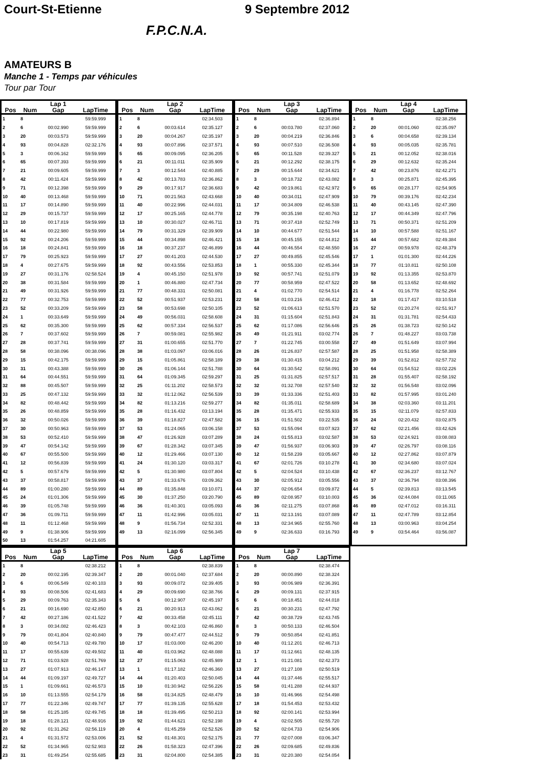Court-St-Etienne 9 Septembre 2012
F.P.C.N.A.
AMATEURS B
Manche 1 - Temps par véhicules
Tour par Tour
| | | Lap 1 | |
| --- | --- | --- | --- |
| Pos | Num | Gap | LapTime |
| 1 | 8 | | 59:59.999 |
| 2 | 6 | 00:02.990 | 59:59.999 |
| 3 | 20 | 00:03.573 | 59:59.999 |
| 4 | 93 | 00:04.828 | 02:32.176 |
| 5 | 3 | 00:06.162 | 59:59.999 |
| 6 | 65 | 00:07.393 | 59:59.999 |
| 7 | 21 | 00:09.605 | 59:59.999 |
| 8 | 42 | 00:11.424 | 59:59.999 |
| 9 | 71 | 00:12.398 | 59:59.999 |
| 10 | 40 | 00:13.468 | 59:59.999 |
| 11 | 17 | 00:14.890 | 59:59.999 |
| 12 | 29 | 00:15.737 | 59:59.999 |
| 13 | 10 | 00:17.819 | 59:59.999 |
| 14 | 44 | 00:22.980 | 59:59.999 |
| 15 | 92 | 00:24.206 | 59:59.999 |
| 16 | 18 | 00:24.841 | 59:59.999 |
| 17 | 79 | 00:25.923 | 59:59.999 |
| 18 | 4 | 00:27.675 | 59:59.999 |
| 19 | 27 | 00:31.176 | 02:58.524 |
| 20 | 38 | 00:31.584 | 59:59.999 |
| 21 | 49 | 00:31.926 | 59:59.999 |
| 22 | 77 | 00:32.753 | 59:59.999 |
| 23 | 52 | 00:33.209 | 59:59.999 |
| 24 | 1 | 00:33.649 | 59:59.999 |
| 25 | 62 | 00:35.300 | 59:59.999 |
| 26 | 7 | 00:37.602 | 59:59.999 |
| 27 | 28 | 00:37.741 | 59:59.999 |
| 28 | 58 | 00:38.096 | 00:38.096 |
| 29 | 15 | 00:42.175 | 59:59.999 |
| 30 | 31 | 00:43.388 | 59:59.999 |
| 31 | 64 | 00:44.551 | 59:59.999 |
| 32 | 88 | 00:45.507 | 59:59.999 |
| 33 | 25 | 00:47.132 | 59:59.999 |
| 34 | 82 | 00:48.442 | 59:59.999 |
| 35 | 26 | 00:48.859 | 59:59.999 |
| 36 | 32 | 00:50.026 | 59:59.999 |
| 37 | 30 | 00:50.963 | 59:59.999 |
| 38 | 53 | 00:52.410 | 59:59.999 |
| 39 | 47 | 00:54.142 | 59:59.999 |
| 40 | 67 | 00:55.500 | 59:59.999 |
| 41 | 12 | 00:56.839 | 59:59.999 |
| 42 | 5 | 00:57.679 | 59:59.999 |
| 43 | 37 | 00:58.817 | 59:59.999 |
| 44 | 89 | 01:00.280 | 59:59.999 |
| 45 | 24 | 01:01.306 | 59:59.999 |
| 46 | 39 | 01:05.748 | 59:59.999 |
| 47 | 36 | 01:09.711 | 59:59.999 |
| 48 | 11 | 01:12.468 | 59:59.999 |
| 49 | 9 | 01:38.906 | 59:59.999 |
| 50 | 13 | 01:54.257 | 04:21.605 |
| | | Lap 2 | |
| --- | --- | --- | --- |
| Pos | Num | Gap | LapTime |
| 1 | 8 | | 02:34.503 |
| 2 | 6 | 00:03.614 | 02:35.127 |
| 3 | 20 | 00:04.267 | 02:35.197 |
| 4 | 93 | 00:07.896 | 02:37.571 |
| 5 | 65 | 00:09.095 | 02:36.205 |
| 6 | 21 | 00:11.011 | 02:35.909 |
| 7 | 3 | 00:12.544 | 02:40.885 |
| 8 | 42 | 00:13.783 | 02:36.862 |
| 9 | 29 | 00:17.917 | 02:36.683 |
| 10 | 71 | 00:21.563 | 02:43.668 |
| 11 | 40 | 00:22.996 | 02:44.031 |
| 12 | 17 | 00:25.165 | 02:44.778 |
| 13 | 10 | 00:30.027 | 02:46.711 |
| 14 | 79 | 00:31.329 | 02:39.909 |
| 15 | 44 | 00:34.898 | 02:46.421 |
| 16 | 18 | 00:37.237 | 02:46.899 |
| 17 | 27 | 00:41.203 | 02:44.530 |
| 18 | 92 | 00:43.556 | 02:53.853 |
| 19 | 4 | 00:45.150 | 02:51.978 |
| 20 | 1 | 00:46.880 | 02:47.734 |
| 21 | 77 | 00:48.331 | 02:50.081 |
| 22 | 52 | 00:51.937 | 02:53.231 |
| 23 | 58 | 00:53.698 | 02:50.105 |
| 24 | 49 | 00:56.031 | 02:58.608 |
| 25 | 62 | 00:57.334 | 02:56.537 |
| 26 | 7 | 00:59.081 | 02:55.982 |
| 27 | 31 | 01:00.655 | 02:51.770 |
| 28 | 38 | 01:03.097 | 03:06.016 |
| 29 | 15 | 01:05.861 | 02:58.189 |
| 30 | 26 | 01:06.144 | 02:51.788 |
| 31 | 64 | 01:09.345 | 02:59.297 |
| 32 | 25 | 01:11.202 | 02:58.573 |
| 33 | 32 | 01:12.062 | 02:56.539 |
| 34 | 82 | 01:13.216 | 02:59.277 |
| 35 | 28 | 01:16.432 | 03:13.194 |
| 36 | 39 | 01:18.827 | 02:47.582 |
| 37 | 53 | 01:24.065 | 03:06.158 |
| 38 | 47 | 01:26.928 | 03:07.289 |
| 39 | 67 | 01:28.342 | 03:07.345 |
| 40 | 12 | 01:29.466 | 03:07.130 |
| 41 | 24 | 01:30.120 | 03:03.317 |
| 42 | 5 | 01:30.980 | 03:07.804 |
| 43 | 37 | 01:33.676 | 03:09.362 |
| 44 | 89 | 01:35.848 | 03:10.071 |
| 45 | 30 | 01:37.250 | 03:20.790 |
| 46 | 36 | 01:40.301 | 03:05.093 |
| 47 | 11 | 01:42.996 | 03:05.031 |
| 48 | 9 | 01:56.734 | 02:52.331 |
| 49 | 13 | 02:16.099 | 02:56.345 |
| | | Lap 3 | |
| --- | --- | --- | --- |
| Pos | Num | Gap | LapTime |
| 1 | 8 | | 02:36.894 |
| 2 | 6 | 00:03.780 | 02:37.060 |
| 3 | 20 | 00:04.219 | 02:36.846 |
| 4 | 93 | 00:07.510 | 02:36.508 |
| 5 | 65 | 00:11.528 | 02:39.327 |
| 6 | 21 | 00:12.292 | 02:38.175 |
| 7 | 29 | 00:15.644 | 02:34.621 |
| 8 | 3 | 00:18.732 | 02:43.082 |
| 9 | 42 | 00:19.861 | 02:42.972 |
| 10 | 40 | 00:34.011 | 02:47.909 |
| 11 | 17 | 00:34.809 | 02:46.538 |
| 12 | 79 | 00:35.198 | 02:40.763 |
| 13 | 71 | 00:37.418 | 02:52.749 |
| 14 | 10 | 00:44.677 | 02:51.544 |
| 15 | 18 | 00:45.155 | 02:44.812 |
| 16 | 44 | 00:46.554 | 02:48.550 |
| 17 | 27 | 00:49.855 | 02:45.546 |
| 18 | 1 | 00:55.330 | 02:45.344 |
| 19 | 92 | 00:57.741 | 02:51.079 |
| 20 | 77 | 00:58.959 | 02:47.522 |
| 21 | 4 | 01:02.770 | 02:54.514 |
| 22 | 58 | 01:03.216 | 02:46.412 |
| 23 | 52 | 01:06.613 | 02:51.570 |
| 24 | 31 | 01:15.604 | 02:51.843 |
| 25 | 62 | 01:17.086 | 02:56.646 |
| 26 | 49 | 01:21.911 | 03:02.774 |
| 27 | 7 | 01:22.745 | 03:00.558 |
| 28 | 26 | 01:26.837 | 02:57.587 |
| 29 | 38 | 01:30.415 | 03:04.212 |
| 30 | 64 | 01:30.542 | 02:58.091 |
| 31 | 25 | 01:31.825 | 02:57.517 |
| 32 | 32 | 01:32.708 | 02:57.540 |
| 33 | 39 | 01:33.336 | 02:51.403 |
| 34 | 82 | 01:35.011 | 02:58.689 |
| 35 | 28 | 01:35.471 | 02:55.933 |
| 36 | 15 | 01:51.502 | 03:22.535 |
| 37 | 53 | 01:55.094 | 03:07.923 |
| 38 | 24 | 01:55.813 | 03:02.587 |
| 39 | 47 | 01:56.937 | 03:06.903 |
| 40 | 12 | 01:58.239 | 03:05.667 |
| 41 | 67 | 02:01.726 | 03:10.278 |
| 42 | 5 | 02:04.524 | 03:10.438 |
| 43 | 30 | 02:05.912 | 03:05.556 |
| 44 | 37 | 02:06.654 | 03:09.872 |
| 45 | 89 | 02:08.957 | 03:10.003 |
| 46 | 36 | 02:11.275 | 03:07.868 |
| 47 | 11 | 02:13.191 | 03:07.089 |
| 48 | 13 | 02:34.965 | 02:55.760 |
| 49 | 9 | 02:36.633 | 03:16.793 |
| | | Lap 4 | |
| --- | --- | --- | --- |
| Pos | Num | Gap | LapTime |
| 1 | 8 | | 02:38.256 |
| 2 | 20 | 00:01.060 | 02:35.097 |
| 3 | 6 | 00:04.658 | 02:39.134 |
| 4 | 93 | 00:05.035 | 02:35.781 |
| 5 | 21 | 00:12.052 | 02:38.016 |
| 6 | 29 | 00:12.632 | 02:35.244 |
| 7 | 42 | 00:23.876 | 02:42.271 |
| 8 | 3 | 00:25.871 | 02:45.395 |
| 9 | 65 | 00:28.177 | 02:54.905 |
| 10 | 79 | 00:39.176 | 02:42.234 |
| 11 | 40 | 00:43.145 | 02:47.390 |
| 12 | 17 | 00:44.349 | 02:47.796 |
| 13 | 71 | 00:50.371 | 02:51.209 |
| 14 | 10 | 00:57.588 | 02:51.167 |
| 15 | 44 | 00:57.682 | 02:49.384 |
| 16 | 27 | 00:59.978 | 02:48.379 |
| 17 | 1 | 01:01.300 | 02:44.226 |
| 18 | 77 | 01:10.811 | 02:50.108 |
| 19 | 92 | 01:13.355 | 02:53.870 |
| 20 | 58 | 01:13.652 | 02:48.692 |
| 21 | 4 | 01:16.778 | 02:52.264 |
| 22 | 18 | 01:17.417 | 03:10.518 |
| 23 | 52 | 01:20.274 | 02:51.917 |
| 24 | 31 | 01:31.781 | 02:54.433 |
| 25 | 26 | 01:38.723 | 02:50.142 |
| 26 | 7 | 01:48.227 | 03:03.738 |
| 27 | 49 | 01:51.649 | 03:07.994 |
| 28 | 25 | 01:51.958 | 02:58.389 |
| 29 | 39 | 01:52.812 | 02:57.732 |
| 30 | 64 | 01:54.512 | 03:02.226 |
| 31 | 28 | 01:55.407 | 02:58.192 |
| 32 | 32 | 01:56.548 | 03:02.096 |
| 33 | 82 | 01:57.995 | 03:01.240 |
| 34 | 38 | 02:03.360 | 03:11.201 |
| 35 | 15 | 02:11.079 | 02:57.833 |
| 36 | 24 | 02:20.432 | 03:02.875 |
| 37 | 62 | 02:21.456 | 03:42.626 |
| 38 | 53 | 02:24.921 | 03:08.083 |
| 39 | 47 | 02:26.797 | 03:08.116 |
| 40 | 12 | 02:27.862 | 03:07.879 |
| 41 | 30 | 02:34.680 | 03:07.024 |
| 42 | 67 | 02:36.237 | 03:12.767 |
| 43 | 37 | 02:36.794 | 03:08.396 |
| 44 | 5 | 02:39.813 | 03:13.545 |
| 45 | 36 | 02:44.084 | 03:11.065 |
| 46 | 89 | 02:47.012 | 03:16.311 |
| 47 | 11 | 02:47.789 | 03:12.854 |
| 48 | 13 | 03:00.963 | 03:04.254 |
| 49 | 9 | 03:54.464 | 03:56.087 |
| | | Lap 5 | |
| --- | --- | --- | --- |
| Pos | Num | Gap | LapTime |
| 1 | 8 | | 02:38.212 |
| 2 | 20 | 00:02.195 | 02:39.347 |
| 3 | 6 | 00:06.549 | 02:40.103 |
| 4 | 93 | 00:08.506 | 02:41.683 |
| 5 | 29 | 00:09.763 | 02:35.343 |
| 6 | 21 | 00:16.690 | 02:42.850 |
| 7 | 42 | 00:27.186 | 02:41.522 |
| 8 | 3 | 00:34.082 | 02:46.423 |
| 9 | 79 | 00:41.804 | 02:40.840 |
| 10 | 40 | 00:54.713 | 02:49.780 |
| 11 | 17 | 00:55.639 | 02:49.502 |
| 12 | 71 | 01:03.928 | 02:51.769 |
| 13 | 27 | 01:07.913 | 02:46.147 |
| 14 | 44 | 01:09.197 | 02:49.727 |
| 15 | 1 | 01:09.661 | 02:46.573 |
| 16 | 10 | 01:13.555 | 02:54.179 |
| 17 | 77 | 01:22.346 | 02:49.747 |
| 18 | 58 | 01:25.185 | 02:49.745 |
| 19 | 18 | 01:28.121 | 02:48.916 |
| 20 | 92 | 01:31.262 | 02:56.119 |
| 21 | 4 | 01:31.572 | 02:53.006 |
| 22 | 52 | 01:34.965 | 02:52.903 |
| 23 | 31 | 01:49.254 | 02:55.685 |
| | | Lap 6 | |
| --- | --- | --- | --- |
| Pos | Num | Gap | LapTime |
| 1 | 8 | | 02:38.839 |
| 2 | 20 | 00:01.040 | 02:37.684 |
| 3 | 93 | 00:09.072 | 02:39.405 |
| 4 | 29 | 00:09.690 | 02:38.766 |
| 5 | 6 | 00:12.907 | 02:45.197 |
| 6 | 21 | 00:20.913 | 02:43.062 |
| 7 | 42 | 00:33.458 | 02:45.111 |
| 8 | 3 | 00:42.103 | 02:46.860 |
| 9 | 79 | 00:47.477 | 02:44.512 |
| 10 | 17 | 01:03.000 | 02:46.200 |
| 11 | 40 | 01:03.962 | 02:48.088 |
| 12 | 27 | 01:15.063 | 02:45.989 |
| 13 | 1 | 01:17.182 | 02:46.360 |
| 14 | 44 | 01:20.403 | 02:50.045 |
| 15 | 10 | 01:30.942 | 02:56.226 |
| 16 | 58 | 01:34.825 | 02:48.479 |
| 17 | 77 | 01:39.135 | 02:55.628 |
| 18 | 18 | 01:39.495 | 02:50.213 |
| 19 | 92 | 01:44.621 | 02:52.198 |
| 20 | 4 | 01:45.259 | 02:52.526 |
| 21 | 52 | 01:48.301 | 02:52.175 |
| 22 | 26 | 01:58.323 | 02:47.396 |
| 23 | 31 | 02:04.800 | 02:54.385 |
| | | Lap 7 | |
| --- | --- | --- | --- |
| Pos | Num | Gap | LapTime |
| 1 | 8 | | 02:38.474 |
| 2 | 20 | 00:00.890 | 02:38.324 |
| 3 | 93 | 00:06.989 | 02:36.391 |
| 4 | 29 | 00:09.131 | 02:37.915 |
| 5 | 6 | 00:18.451 | 02:44.018 |
| 6 | 21 | 00:30.231 | 02:47.792 |
| 7 | 42 | 00:38.729 | 02:43.745 |
| 8 | 3 | 00:50.133 | 02:46.504 |
| 9 | 79 | 00:50.854 | 02:41.851 |
| 10 | 40 | 01:12.201 | 02:46.713 |
| 11 | 17 | 01:12.661 | 02:48.135 |
| 12 | 1 | 01:21.081 | 02:42.373 |
| 13 | 27 | 01:27.108 | 02:50.519 |
| 14 | 44 | 01:37.446 | 02:55.517 |
| 15 | 58 | 01:41.288 | 02:44.937 |
| 16 | 10 | 01:46.966 | 02:54.498 |
| 17 | 18 | 01:54.453 | 02:53.432 |
| 18 | 92 | 02:00.141 | 02:53.994 |
| 19 | 4 | 02:02.505 | 02:55.720 |
| 20 | 52 | 02:04.733 | 02:54.906 |
| 21 | 77 | 02:07.008 | 03:06.347 |
| 22 | 26 | 02:09.685 | 02:49.836 |
| 23 | 31 | 02:20.380 | 02:54.054 |